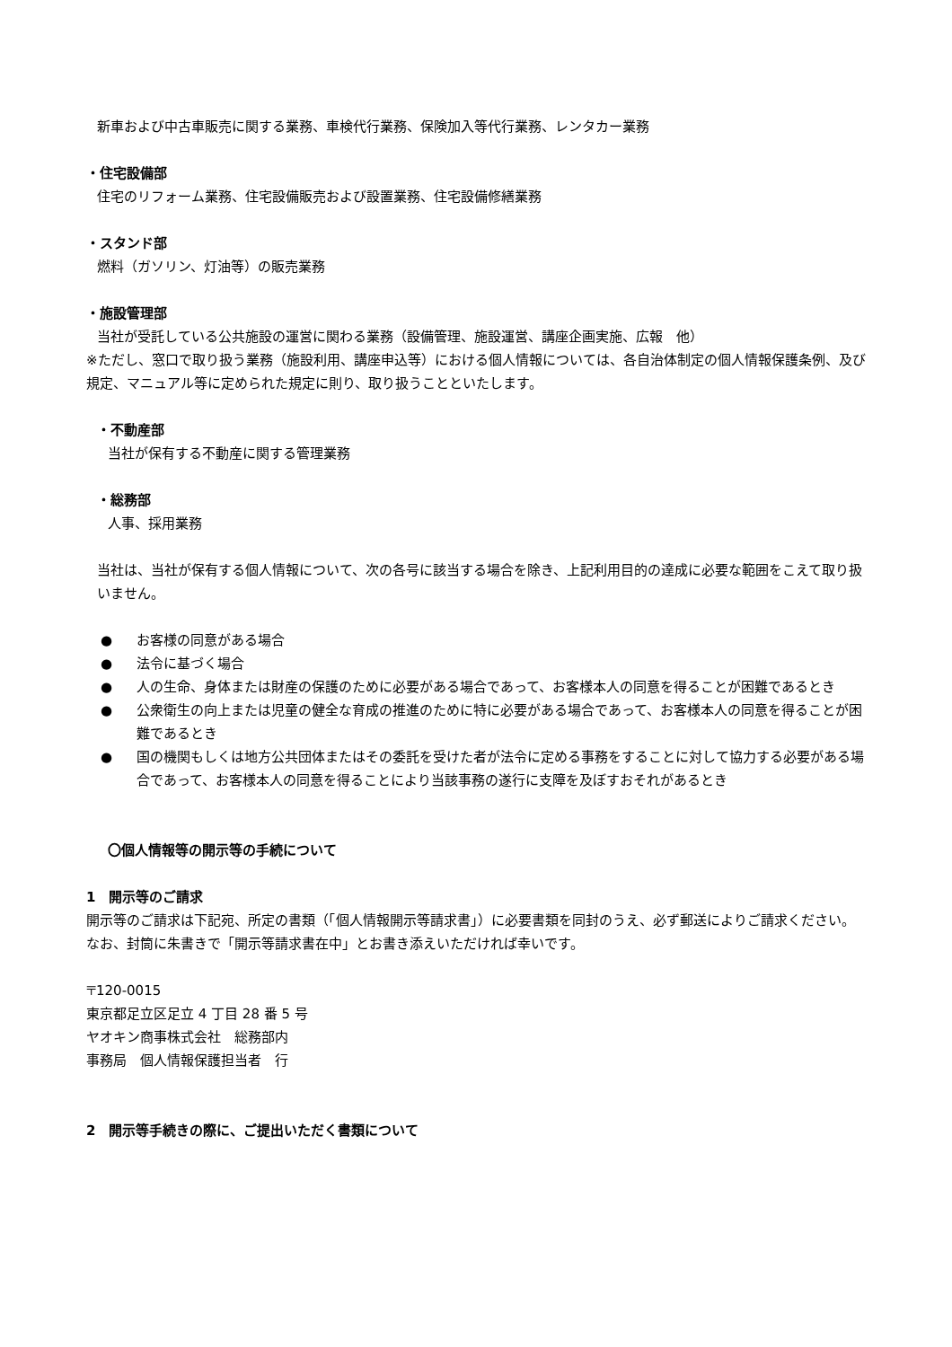新車および中古車販売に関する業務、車検代行業務、保険加入等代行業務、レンタカー業務
・住宅設備部
住宅のリフォーム業務、住宅設備販売および設置業務、住宅設備修繕業務
・スタンド部
燃料（ガソリン、灯油等）の販売業務
・施設管理部
当社が受託している公共施設の運営に関わる業務（設備管理、施設運営、講座企画実施、広報　他）
※ただし、窓口で取り扱う業務（施設利用、講座申込等）における個人情報については、各自治体制定の個人情報保護条例、及び規定、マニュアル等に定められた規定に則り、取り扱うことといたします。
・不動産部
当社が保有する不動産に関する管理業務
・総務部
人事、採用業務
当社は、当社が保有する個人情報について、次の各号に該当する場合を除き、上記利用目的の達成に必要な範囲をこえて取り扱いません。
● お客様の同意がある場合
● 法令に基づく場合
● 人の生命、身体または財産の保護のために必要がある場合であって、お客様本人の同意を得ることが困難であるとき
● 公衆衛生の向上または児童の健全な育成の推進のために特に必要がある場合であって、お客様本人の同意を得ることが困難であるとき
● 国の機関もしくは地方公共団体またはその委託を受けた者が法令に定める事務をすることに対して協力する必要がある場合であって、お客様本人の同意を得ることにより当該事務の遂行に支障を及ぼすおそれがあるとき
〇個人情報等の開示等の手続について
1　開示等のご請求
開示等のご請求は下記宛、所定の書類（「個人情報開示等請求書」）に必要書類を同封のうえ、必ず郵送によりご請求ください。なお、封筒に朱書きで「開示等請求書在中」とお書き添えいただければ幸いです。
〒120-0015
東京都足立区足立 4 丁目 28 番 5 号
ヤオキン商事株式会社　総務部内
事務局　個人情報保護担当者　行
2　開示等手続きの際に、ご提出いただく書類について